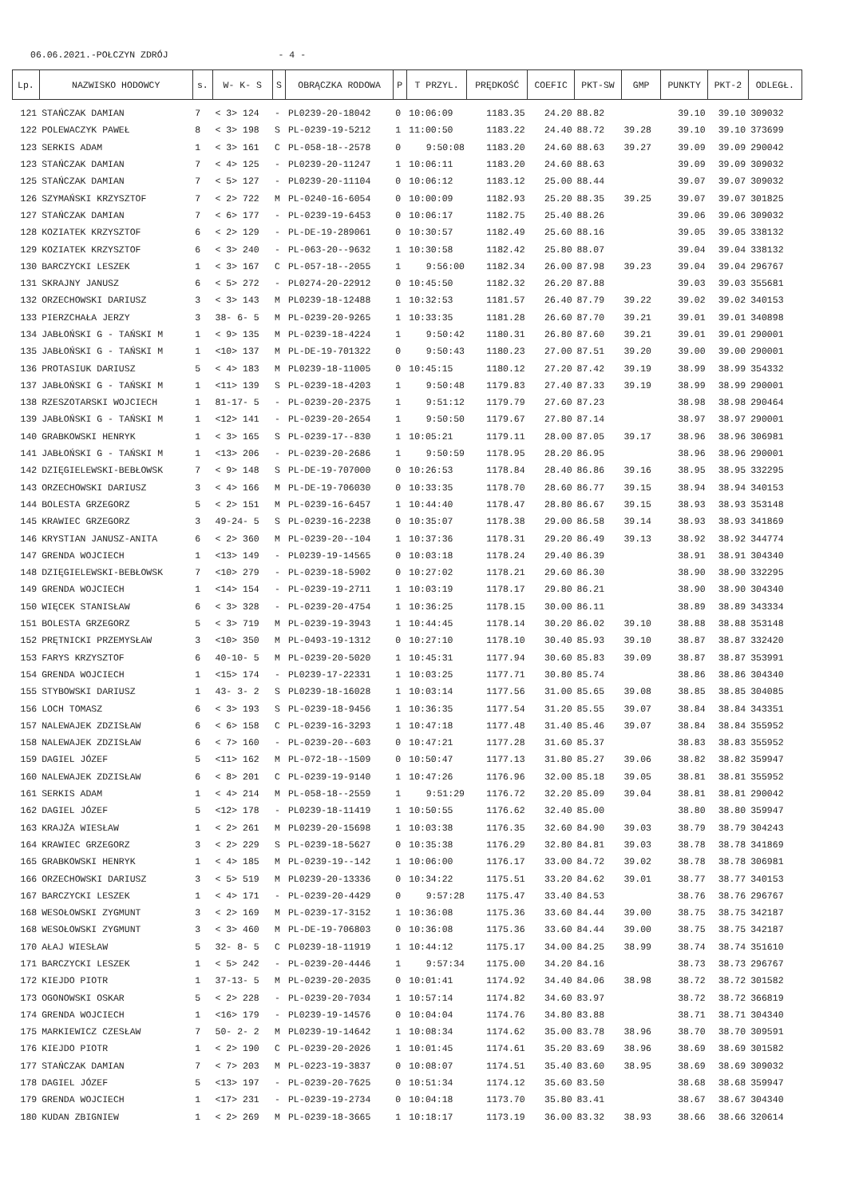06.06.2021.-POŁCZYN ZDRÓJ - 4 -
| Lp. | NAZWISKO HODOWCY | s. | W- K- S | S | OBRĄCZKA RODOWA | P | T PRZYL. | PRĘDKOŚĆ | COEFIC | PKT-SW | GMP | PUNKTY | PKT-2 | ODLEGŁ. |
| --- | --- | --- | --- | --- | --- | --- | --- | --- | --- | --- | --- | --- | --- | --- |
| 121 | STAŃCZAK DAMIAN | 7 | < 3> 124 | - | PL0239-20-18042 | 0 | 10:06:09 | 1183.35 | 24.20 | 88.82 | | 39.10 | 39.10 | 309032 |
| 122 | POLEWACZYK PAWEŁ | 8 | < 3> 198 | S | PL-0239-19-5212 | 1 | 11:00:50 | 1183.22 | 24.40 | 88.72 | 39.28 | 39.10 | 39.10 | 373699 |
| 123 | SERKIS ADAM | 1 | < 3> 161 | C | PL-058-18--2578 | 0 | 9:50:08 | 1183.20 | 24.60 | 88.63 | 39.27 | 39.09 | 39.09 | 290042 |
| 123 | STAŃCZAK DAMIAN | 7 | < 4> 125 | - | PL0239-20-11247 | 1 | 10:06:11 | 1183.20 | 24.60 | 88.63 | | 39.09 | 39.09 | 309032 |
| 125 | STAŃCZAK DAMIAN | 7 | < 5> 127 | - | PL0239-20-11104 | 0 | 10:06:12 | 1183.12 | 25.00 | 88.44 | | 39.07 | 39.07 | 309032 |
| 126 | SZYMAŃSKI KRZYSZTOF | 7 | < 2> 722 | M | PL-0240-16-6054 | 0 | 10:00:09 | 1182.93 | 25.20 | 88.35 | 39.25 | 39.07 | 39.07 | 301825 |
| 127 | STAŃCZAK DAMIAN | 7 | < 6> 177 | - | PL-0239-19-6453 | 0 | 10:06:17 | 1182.75 | 25.40 | 88.26 | | 39.06 | 39.06 | 309032 |
| 128 | KOZIATEK KRZYSZTOF | 6 | < 2> 129 | - | PL-DE-19-289061 | 0 | 10:30:57 | 1182.49 | 25.60 | 88.16 | | 39.05 | 39.05 | 338132 |
| 129 | KOZIATEK KRZYSZTOF | 6 | < 3> 240 | - | PL-063-20--9632 | 1 | 10:30:58 | 1182.42 | 25.80 | 88.07 | | 39.04 | 39.04 | 338132 |
| 130 | BARCZYCKI LESZEK | 1 | < 3> 167 | C | PL-057-18--2055 | 1 | 9:56:00 | 1182.34 | 26.00 | 87.98 | 39.23 | 39.04 | 39.04 | 296767 |
| 131 | SKRAJNY JANUSZ | 6 | < 5> 272 | - | PL0274-20-22912 | 0 | 10:45:50 | 1182.32 | 26.20 | 87.88 | | 39.03 | 39.03 | 355681 |
| 132 | ORZECHOWSKI DARIUSZ | 3 | < 3> 143 | M | PL0239-18-12488 | 1 | 10:32:53 | 1181.57 | 26.40 | 87.79 | 39.22 | 39.02 | 39.02 | 340153 |
| 133 | PIERZCHAŁA JERZY | 3 | 38- 6- 5 | M | PL-0239-20-9265 | 1 | 10:33:35 | 1181.28 | 26.60 | 87.70 | 39.21 | 39.01 | 39.01 | 340898 |
| 134 | JABŁOŃSKI G - TAŃSKI M | 1 | < 9> 135 | M | PL-0239-18-4224 | 1 | 9:50:42 | 1180.31 | 26.80 | 87.60 | 39.21 | 39.01 | 39.01 | 290001 |
| 135 | JABŁOŃSKI G - TAŃSKI M | 1 | <10> 137 | M | PL-DE-19-701322 | 0 | 9:50:43 | 1180.23 | 27.00 | 87.51 | 39.20 | 39.00 | 39.00 | 290001 |
| 136 | PROTASIUK DARIUSZ | 5 | < 4> 183 | M | PL0239-18-11005 | 0 | 10:45:15 | 1180.12 | 27.20 | 87.42 | 39.19 | 38.99 | 38.99 | 354332 |
| 137 | JABŁOŃSKI G - TAŃSKI M | 1 | <11> 139 | S | PL-0239-18-4203 | 1 | 9:50:48 | 1179.83 | 27.40 | 87.33 | 39.19 | 38.99 | 38.99 | 290001 |
| 138 | RZESZOTARSKI WOJCIECH | 1 | 81-17- 5 | - | PL-0239-20-2375 | 1 | 9:51:12 | 1179.79 | 27.60 | 87.23 | | 38.98 | 38.98 | 290464 |
| 139 | JABŁOŃSKI G - TAŃSKI M | 1 | <12> 141 | - | PL-0239-20-2654 | 1 | 9:50:50 | 1179.67 | 27.80 | 87.14 | | 38.97 | 38.97 | 290001 |
| 140 | GRABKOWSKI HENRYK | 1 | < 3> 165 | S | PL-0239-17--830 | 1 | 10:05:21 | 1179.11 | 28.00 | 87.05 | 39.17 | 38.96 | 38.96 | 306981 |
| 141 | JABŁOŃSKI G - TAŃSKI M | 1 | <13> 206 | - | PL-0239-20-2686 | 1 | 9:50:59 | 1178.95 | 28.20 | 86.95 | | 38.96 | 38.96 | 290001 |
| 142 | DZIĘGIELEWSKI-BEBŁOWSK | 7 | < 9> 148 | S | PL-DE-19-707000 | 0 | 10:26:53 | 1178.84 | 28.40 | 86.86 | 39.16 | 38.95 | 38.95 | 332295 |
| 143 | ORZECHOWSKI DARIUSZ | 3 | < 4> 166 | M | PL-DE-19-706030 | 0 | 10:33:35 | 1178.70 | 28.60 | 86.77 | 39.15 | 38.94 | 38.94 | 340153 |
| 144 | BOLESTA GRZEGORZ | 5 | < 2> 151 | M | PL-0239-16-6457 | 1 | 10:44:40 | 1178.47 | 28.80 | 86.67 | 39.15 | 38.93 | 38.93 | 353148 |
| 145 | KRAWIEC GRZEGORZ | 3 | 49-24- 5 | S | PL-0239-16-2238 | 0 | 10:35:07 | 1178.38 | 29.00 | 86.58 | 39.14 | 38.93 | 38.93 | 341869 |
| 146 | KRYSTIAN JANUSZ-ANITA | 6 | < 2> 360 | M | PL-0239-20--104 | 1 | 10:37:36 | 1178.31 | 29.20 | 86.49 | 39.13 | 38.92 | 38.92 | 344774 |
| 147 | GRENDA WOJCIECH | 1 | <13> 149 | - | PL0239-19-14565 | 0 | 10:03:18 | 1178.24 | 29.40 | 86.39 | | 38.91 | 38.91 | 304340 |
| 148 | DZIĘGIELEWSKI-BEBŁOWSK | 7 | <10> 279 | - | PL-0239-18-5902 | 0 | 10:27:02 | 1178.21 | 29.60 | 86.30 | | 38.90 | 38.90 | 332295 |
| 149 | GRENDA WOJCIECH | 1 | <14> 154 | - | PL-0239-19-2711 | 1 | 10:03:19 | 1178.17 | 29.80 | 86.21 | | 38.90 | 38.90 | 304340 |
| 150 | WIĘCEK STANISŁAW | 6 | < 3> 328 | - | PL-0239-20-4754 | 1 | 10:36:25 | 1178.15 | 30.00 | 86.11 | | 38.89 | 38.89 | 343334 |
| 151 | BOLESTA GRZEGORZ | 5 | < 3> 719 | M | PL-0239-19-3943 | 1 | 10:44:45 | 1178.14 | 30.20 | 86.02 | 39.10 | 38.88 | 38.88 | 353148 |
| 152 | PRĘTNICKI PRZEMYSŁAW | 3 | <10> 350 | M | PL-0493-19-1312 | 0 | 10:27:10 | 1178.10 | 30.40 | 85.93 | 39.10 | 38.87 | 38.87 | 332420 |
| 153 | FARYS KRZYSZTOF | 6 | 40-10- 5 | M | PL-0239-20-5020 | 1 | 10:45:31 | 1177.94 | 30.60 | 85.83 | 39.09 | 38.87 | 38.87 | 353991 |
| 154 | GRENDA WOJCIECH | 1 | <15> 174 | - | PL0239-17-22331 | 1 | 10:03:25 | 1177.71 | 30.80 | 85.74 | | 38.86 | 38.86 | 304340 |
| 155 | STYBOWSKI DARIUSZ | 1 | 43- 3- 2 | S | PL0239-18-16028 | 1 | 10:03:14 | 1177.56 | 31.00 | 85.65 | 39.08 | 38.85 | 38.85 | 304085 |
| 156 | LOCH TOMASZ | 6 | < 3> 193 | S | PL-0239-18-9456 | 1 | 10:36:35 | 1177.54 | 31.20 | 85.55 | 39.07 | 38.84 | 38.84 | 343351 |
| 157 | NALEWAJEK ZDZISŁAW | 6 | < 6> 158 | C | PL-0239-16-3293 | 1 | 10:47:18 | 1177.48 | 31.40 | 85.46 | 39.07 | 38.84 | 38.84 | 355952 |
| 158 | NALEWAJEK ZDZISŁAW | 6 | < 7> 160 | - | PL-0239-20--603 | 0 | 10:47:21 | 1177.28 | 31.60 | 85.37 | | 38.83 | 38.83 | 355952 |
| 159 | DAGIEL JÓZEF | 5 | <11> 162 | M | PL-072-18--1509 | 0 | 10:50:47 | 1177.13 | 31.80 | 85.27 | 39.06 | 38.82 | 38.82 | 359947 |
| 160 | NALEWAJEK ZDZISŁAW | 6 | < 8> 201 | C | PL-0239-19-9140 | 1 | 10:47:26 | 1176.96 | 32.00 | 85.18 | 39.05 | 38.81 | 38.81 | 355952 |
| 161 | SERKIS ADAM | 1 | < 4> 214 | M | PL-058-18--2559 | 1 | 9:51:29 | 1176.72 | 32.20 | 85.09 | 39.04 | 38.81 | 38.81 | 290042 |
| 162 | DAGIEL JÓZEF | 5 | <12> 178 | - | PL0239-18-11419 | 1 | 10:50:55 | 1176.62 | 32.40 | 85.00 | | 38.80 | 38.80 | 359947 |
| 163 | KRAJŻA WIESŁAW | 1 | < 2> 261 | M | PL0239-20-15698 | 1 | 10:03:38 | 1176.35 | 32.60 | 84.90 | 39.03 | 38.79 | 38.79 | 304243 |
| 164 | KRAWIEC GRZEGORZ | 3 | < 2> 229 | S | PL-0239-18-5627 | 0 | 10:35:38 | 1176.29 | 32.80 | 84.81 | 39.03 | 38.78 | 38.78 | 341869 |
| 165 | GRABKOWSKI HENRYK | 1 | < 4> 185 | M | PL-0239-19--142 | 1 | 10:06:00 | 1176.17 | 33.00 | 84.72 | 39.02 | 38.78 | 38.78 | 306981 |
| 166 | ORZECHOWSKI DARIUSZ | 3 | < 5> 519 | M | PL0239-20-13336 | 0 | 10:34:22 | 1175.51 | 33.20 | 84.62 | 39.01 | 38.77 | 38.77 | 340153 |
| 167 | BARCZYCKI LESZEK | 1 | < 4> 171 | - | PL-0239-20-4429 | 0 | 9:57:28 | 1175.47 | 33.40 | 84.53 | | 38.76 | 38.76 | 296767 |
| 168 | WESOŁOWSKI ZYGMUNT | 3 | < 2> 169 | M | PL-0239-17-3152 | 1 | 10:36:08 | 1175.36 | 33.60 | 84.44 | 39.00 | 38.75 | 38.75 | 342187 |
| 168 | WESOŁOWSKI ZYGMUNT | 3 | < 3> 460 | M | PL-DE-19-706803 | 0 | 10:36:08 | 1175.36 | 33.60 | 84.44 | 39.00 | 38.75 | 38.75 | 342187 |
| 170 | AŁAJ WIESŁAW | 5 | 32- 8- 5 | C | PL0239-18-11919 | 1 | 10:44:12 | 1175.17 | 34.00 | 84.25 | 38.99 | 38.74 | 38.74 | 351610 |
| 171 | BARCZYCKI LESZEK | 1 | < 5> 242 | - | PL-0239-20-4446 | 1 | 9:57:34 | 1175.00 | 34.20 | 84.16 | | 38.73 | 38.73 | 296767 |
| 172 | KIEJDO PIOTR | 1 | 37-13- 5 | M | PL-0239-20-2035 | 0 | 10:01:41 | 1174.92 | 34.40 | 84.06 | 38.98 | 38.72 | 38.72 | 301582 |
| 173 | OGONOWSKI OSKAR | 5 | < 2> 228 | - | PL-0239-20-7034 | 1 | 10:57:14 | 1174.82 | 34.60 | 83.97 | | 38.72 | 38.72 | 366819 |
| 174 | GRENDA WOJCIECH | 1 | <16> 179 | - | PL0239-19-14576 | 0 | 10:04:04 | 1174.76 | 34.80 | 83.88 | | 38.71 | 38.71 | 304340 |
| 175 | MARKIEWICZ CZESŁAW | 7 | 50- 2- 2 | M | PL0239-19-14642 | 1 | 10:08:34 | 1174.62 | 35.00 | 83.78 | 38.96 | 38.70 | 38.70 | 309591 |
| 176 | KIEJDO PIOTR | 1 | < 2> 190 | C | PL-0239-20-2026 | 1 | 10:01:45 | 1174.61 | 35.20 | 83.69 | 38.96 | 38.69 | 38.69 | 301582 |
| 177 | STAŃCZAK DAMIAN | 7 | < 7> 203 | M | PL-0223-19-3837 | 0 | 10:08:07 | 1174.51 | 35.40 | 83.60 | 38.95 | 38.69 | 38.69 | 309032 |
| 178 | DAGIEL JÓZEF | 5 | <13> 197 | - | PL-0239-20-7625 | 0 | 10:51:34 | 1174.12 | 35.60 | 83.50 | | 38.68 | 38.68 | 359947 |
| 179 | GRENDA WOJCIECH | 1 | <17> 231 | - | PL-0239-19-2734 | 0 | 10:04:18 | 1173.70 | 35.80 | 83.41 | | 38.67 | 38.67 | 304340 |
| 180 | KUDAN ZBIGNIEW | 1 | < 2> 269 | M | PL-0239-18-3665 | 1 | 10:18:17 | 1173.19 | 36.00 | 83.32 | 38.93 | 38.66 | 38.66 | 320614 |